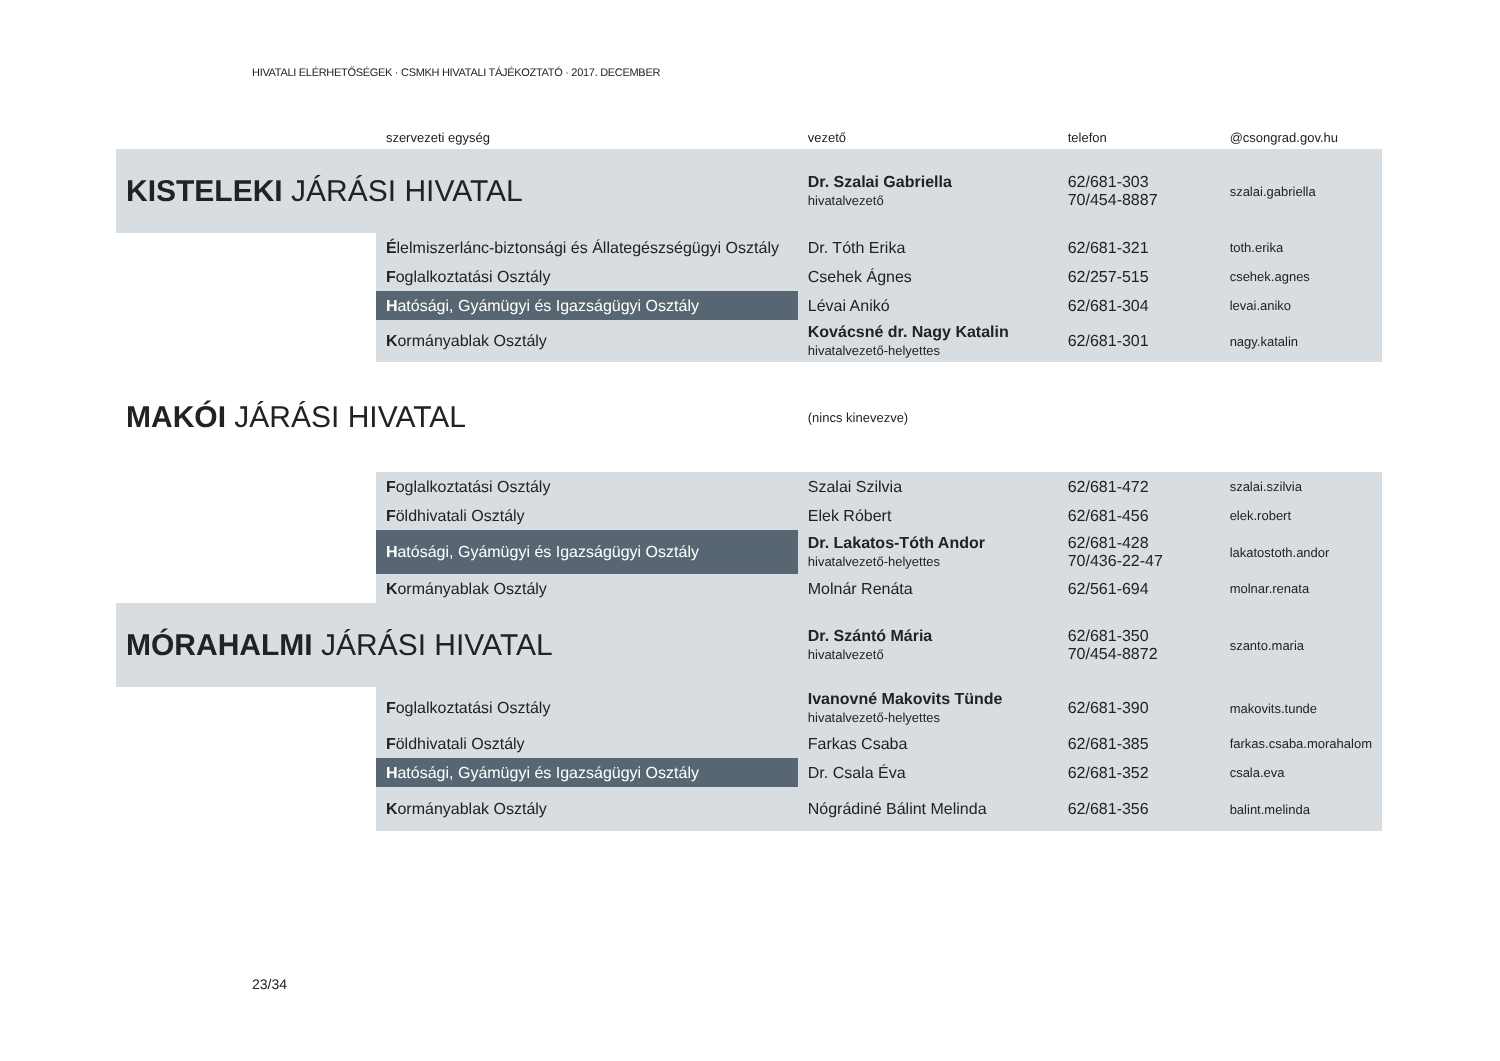HIVATALI ELÉRHETŐSÉGEK · CSMKH HIVATALI TÁJÉKOZTATÓ · 2017. DECEMBER
| | szervezeti egység | vezető | telefon | @csongrad.gov.hu |
| --- | --- | --- | --- | --- |
| KISTELEKI JÁRÁSI HIVATAL | | Dr. Szalai Gabriella hivatalvezető | 62/681-303 70/454-8887 | szalai.gabriella |
| | É lelmiszerlánc-biztonsági és Állategészségügyi Osztály | Dr. Tóth Erika | 62/681-321 | toth.erika |
| | F oglalkoztatási Osztály | Csehek Ágnes | 62/257-515 | csehek.agnes |
| | H atósági, Gyámügyi és Igazságügyi Osztály | Lévai Anikó | 62/681-304 | levai.aniko |
| | K ormányablak Osztály | Kovácsné dr. Nagy Katalin hivatalvezető-helyettes | 62/681-301 | nagy.katalin |
| MAKÓI JÁRÁSI HIVATAL | | (nincs kinevezve) | | |
| | F oglalkoztatási Osztály | Szalai Szilvia | 62/681-472 | szalai.szilvia |
| | F öldhivatali Osztály | Elek Róbert | 62/681-456 | elek.robert |
| | H atósági, Gyámügyi és Igazságügyi Osztály | Dr. Lakatos-Tóth Andor hivatalvezető-helyettes | 62/681-428 70/436-22-47 | lakatostoth.andor |
| | K ormányablak Osztály | Molnár Renáta | 62/561-694 | molnar.renata |
| MÓRAHALMI JÁRÁSI HIVATAL | | Dr. Szántó Mária hivatalvezető | 62/681-350 70/454-8872 | szanto.maria |
| | F oglalkoztatási Osztály | Ivanovné Makovits Tünde hivatalvezető-helyettes | 62/681-390 | makovits.tunde |
| | F öldhivatali Osztály | Farkas Csaba | 62/681-385 | farkas.csaba.morahalom |
| | H atósági, Gyámügyi és Igazságügyi Osztály | Dr. Csala Éva | 62/681-352 | csala.eva |
| | K ormányablak Osztály | Nógrádiné Bálint Melinda | 62/681-356 | balint.melinda |
23/34